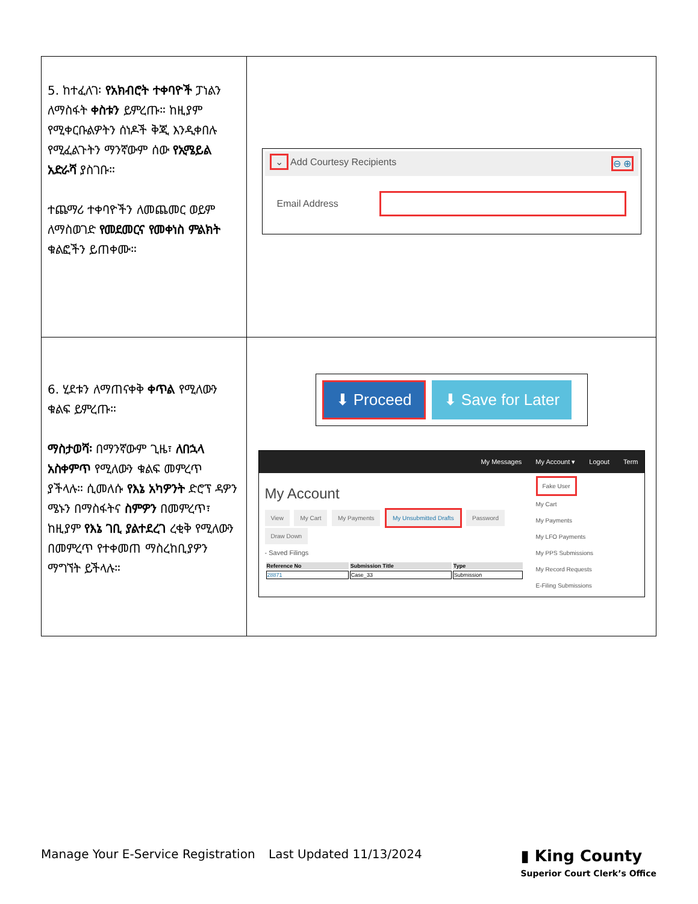| 5. ከተፈለገ፡ የአክብሮት ተቀባዮች ፓነልን ለማስፋት ቀስቱን ይምረጡ። ከዚያም የሚቀርቡልዎትን ሰነዶች ቅጂ እንዲቀበሉ የሚፈልጉትን ማንኛውም ሰው የኢሜይል አድራሻ ያስገቡ። ተጨማሪ ተቀባዮችን ለመጨመር ወይም ለማስወገድ የመደመርና የመቀነስ ምልክት ቁልፎችን ይጠቀሙ። | ⌄ Add Courtesy Recipients ⊖ ⊕ Email Address |
| 6. ሂደቱን ለማጠናቀቅ ቀጥል የሚለውን ቁልፍ ይምረጡ። ማስታወሻ፡ በማንኛውም ጊዜ፣ ለበኋላ አስቀምጥ የሚለውን ቁልፍ መምረጥ ያችላሉ። ሲመለሱ የእኔ አካዎንት ድሮፕ ዳዎን ሜኑን በማስፋትና ስምዎን በመምረጥ፣ ከዚያም የእኔ ገቢ ያልተደረገ ረቂቅ የሚለውን በመምረጥ የተቀመጠ ማስረከቢያዎን ማግኘት ይችላሉ። | ⬇ Proceed ⬇ Save for Later My Messages My Account ▾ Logout Term My Account View My Cart My Payments My Unsubmitted Drafts Password Draw Down - Saved Filings / Reference No / Submission Title / Type / / --- / --- / --- / / 28871 / Case_33 / Submission / Fake User My Cart My Payments My LFO Payments My PPS Submissions My Record Requests E-Filing Submissions |
Manage Your E-Service Registration Last Updated 11/13/2024 ▮ King County
Superior Court Clerk’s Office